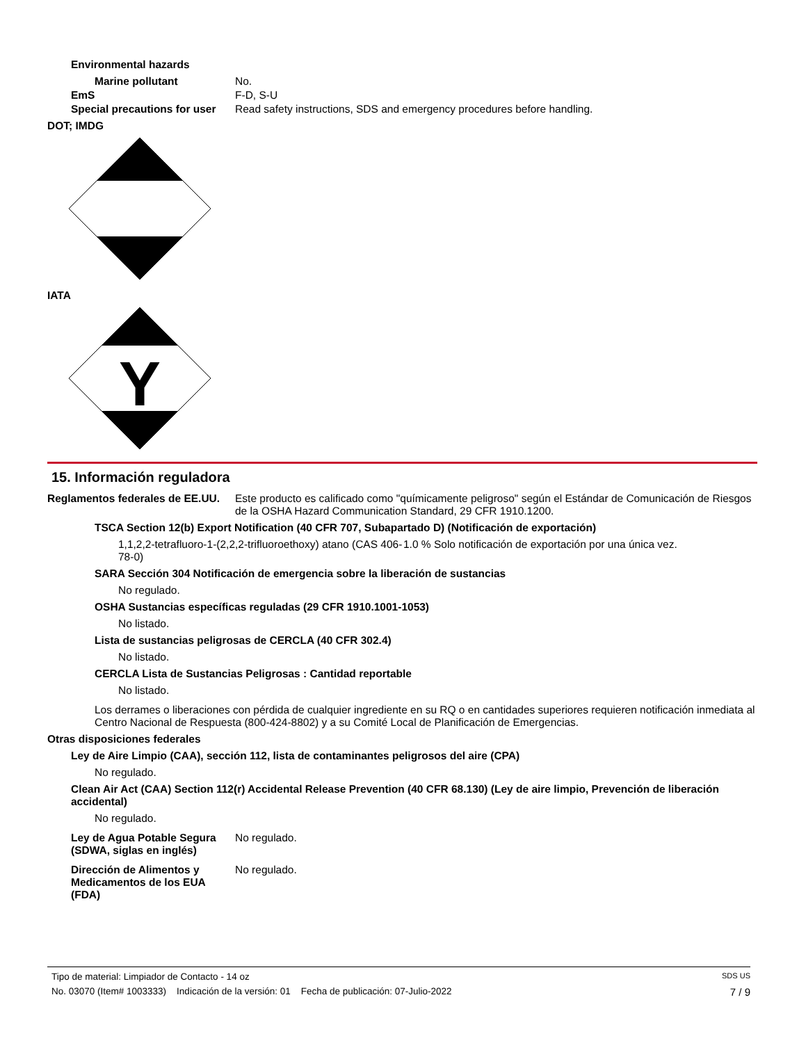Environmental hazards
Marine pollutant No.
EmS F-D, S-U
Special precautions for user Read safety instructions, SDS and emergency procedures before handling.
DOT; IMDG
IATA
Y
15. Información reguladora
Reglamentos federales de EE.UU. Este producto es calificado como "químicamente peligroso" según el Estándar de Comunicación de Riesgos de la OSHA Hazard Communication Standard, 29 CFR 1910.1200.
TSCA Section 12(b) Export Notification (40 CFR 707, Subapartado D) (Notificación de exportación)
1,1,2,2-tetrafluoro-1-(2,2,2-trifluoroethoxy) atano (CAS 406-78-0) 1.0 % Solo notificación de exportación por una única vez.
SARA Sección 304 Notificación de emergencia sobre la liberación de sustancias
No regulado.
OSHA Sustancias específicas reguladas (29 CFR 1910.1001-1053)
No listado.
Lista de sustancias peligrosas de CERCLA (40 CFR 302.4)
No listado.
CERCLA Lista de Sustancias Peligrosas : Cantidad reportable
No listado.
Los derrames o liberaciones con pérdida de cualquier ingrediente en su RQ o en cantidades superiores requieren notificación inmediata al Centro Nacional de Respuesta (800-424-8802) y a su Comité Local de Planificación de Emergencias.
Otras disposiciones federales
Ley de Aire Limpio (CAA), sección 112, lista de contaminantes peligrosos del aire (CPA)
No regulado.
Clean Air Act (CAA) Section 112(r) Accidental Release Prevention (40 CFR 68.130) (Ley de aire limpio, Prevención de liberación accidental)
No regulado.
Ley de Agua Potable Segura (SDWA, siglas en inglés) No regulado.
Dirección de Alimentos y Medicamentos de los EUA (FDA) No regulado.
Tipo de material: Limpiador de Contacto - 14 oz SDS US
No. 03070 (Item# 1003333) Indicación de la versión: 01 Fecha de publicación: 07-Julio-2022 7 / 9